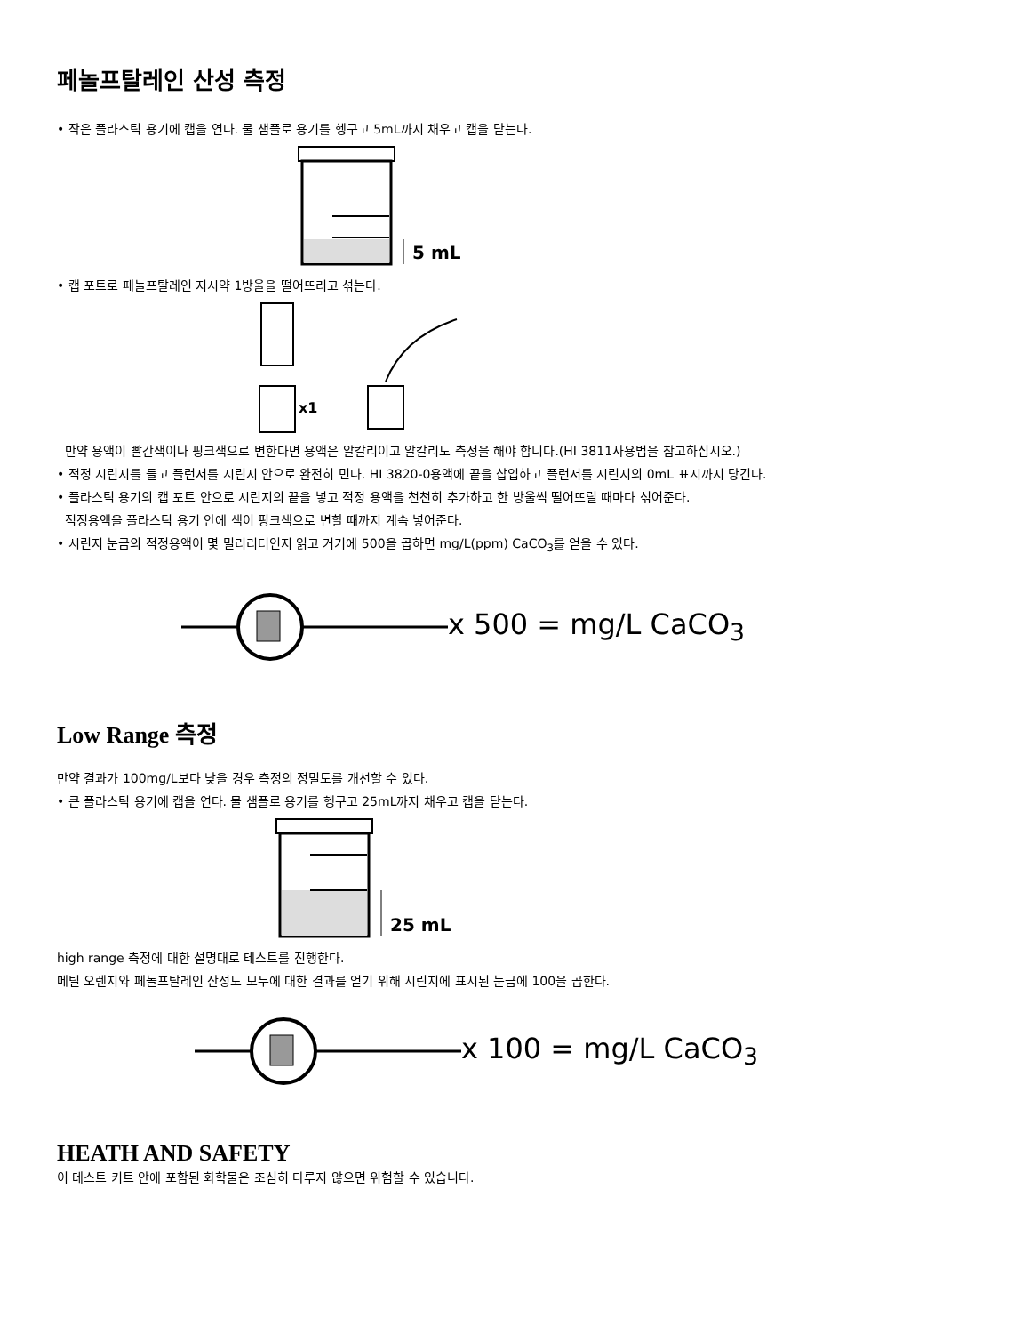페놀프탈레인 산성 측정
• 작은 플라스틱 용기에 캡을 연다. 물 샘플로 용기를 헹구고 5mL까지 채우고 캡을 닫는다.
5 mL
• 캡 포트로 페놀프탈레인 지시약 1방울을 떨어뜨리고 섞는다.
x1
만약 용액이 빨간색이나 핑크색으로 변한다면 용액은 알칼리이고 알칼리도 측정을 해야 합니다.(HI 3811사용법을 참고하십시오.)
• 적정 시린지를 들고 플런저를 시린지 안으로 완전히 민다. HI 3820-0용액에 끝을 삽입하고 플런저를 시린지의 0mL 표시까지 당긴다.
• 플라스틱 용기의 캡 포트 안으로 시린지의 끝을 넣고 적정 용액을 천천히 추가하고 한 방울씩 떨어뜨릴 때마다 섞어준다.
적정용액을 플라스틱 용기 안에 색이 핑크색으로 변할 때까지 계속 넣어준다.
• 시린지 눈금의 적정용액이 몇 밀리리터인지 읽고 거기에 500을 곱하면 mg/L(ppm) CaCO<sub>3</sub>를 얻을 수 있다.
x 500 = mg/L CaCO<sub>3</sub>
Low Range 측정
만약 결과가 100mg/L보다 낮을 경우 측정의 정밀도를 개선할 수 있다.
• 큰 플라스틱 용기에 캡을 연다. 물 샘플로 용기를 헹구고 25mL까지 채우고 캡을 닫는다.
25 mL
high range 측정에 대한 설명대로 테스트를 진행한다.
메틸 오렌지와 페놀프탈레인 산성도 모두에 대한 결과를 얻기 위해 시린지에 표시된 눈금에 100을 곱한다.
x 100 = mg/L CaCO<sub>3</sub>
HEATH AND SAFETY
이 테스트 키트 안에 포함된 화학물은 조심히 다루지 않으면 위험할 수 있습니다.